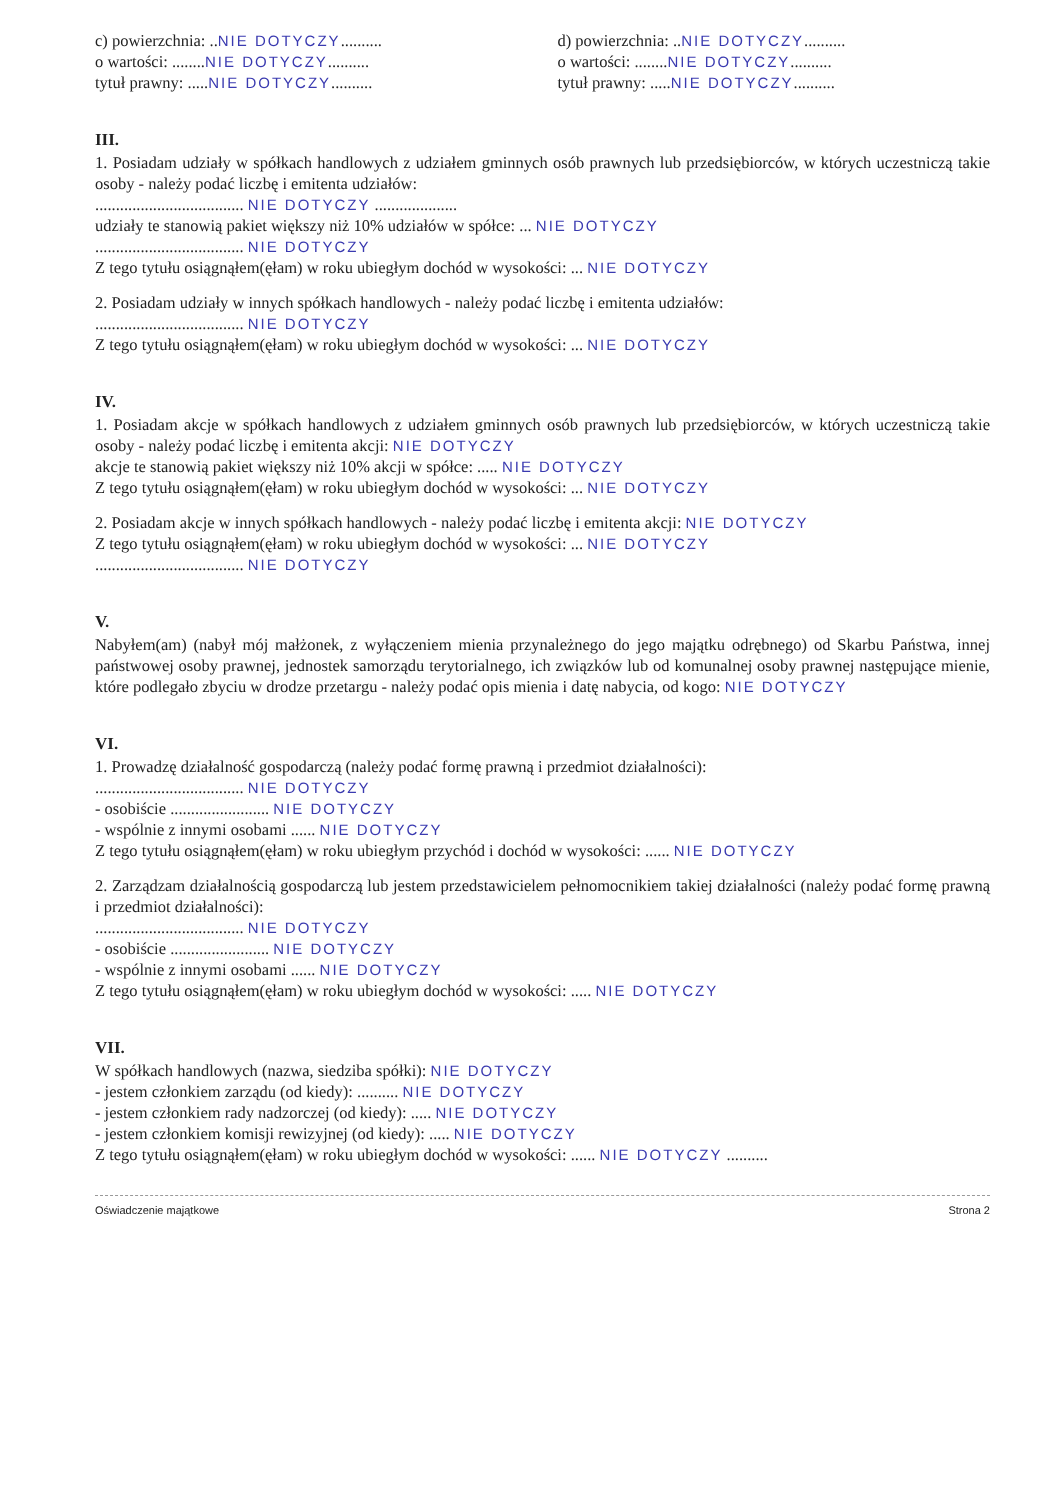c) powierzchnia: ..NIE DOTYCZY..........
o wartości: ........NIE DOTYCZY..........
tytuł prawny: .....NIE DOTYCZY..........
d) powierzchnia: ..NIE DOTYCZY..........
o wartości: ........NIE DOTYCZY..........
tytuł prawny: .....NIE DOTYCZY..........
III.
1. Posiadam udziały w spółkach handlowych z udziałem gminnych osób prawnych lub przedsiębiorców, w których uczestniczą takie osoby - należy podać liczbę i emitenta udziałów:
.................................... NIE DOTYCZY ....................
udziały te stanowią pakiet większy niż 10% udziałów w spółce: ... NIE DOTYCZY
.................................... NIE DOTYCZY
Z tego tytułu osiągnąłem(ęłam) w roku ubiegłym dochód w wysokości: ... NIE DOTYCZY
2. Posiadam udziały w innych spółkach handlowych - należy podać liczbę i emitenta udziałów:
.................................... NIE DOTYCZY
Z tego tytułu osiągnąłem(ęłam) w roku ubiegłym dochód w wysokości: ... NIE DOTYCZY
IV.
1. Posiadam akcje w spółkach handlowych z udziałem gminnych osób prawnych lub przedsiębiorców, w których uczestniczą takie osoby - należy podać liczbę i emitenta akcji: NIE DOTYCZY
akcje te stanowią pakiet większy niż 10% akcji w spółce: ..... NIE DOTYCZY
Z tego tytułu osiągnąłem(ęłam) w roku ubiegłym dochód w wysokości: ... NIE DOTYCZY
2. Posiadam akcje w innych spółkach handlowych - należy podać liczbę i emitenta akcji: NIE DOTYCZY
Z tego tytułu osiągnąłem(ęłam) w roku ubiegłym dochód w wysokości: ... NIE DOTYCZY
.................................... NIE DOTYCZY
V.
Nabyłem(am) (nabył mój małżonek, z wyłączeniem mienia przynależnego do jego majątku odrębnego) od Skarbu Państwa, innej państwowej osoby prawnej, jednostek samorządu terytorialnego, ich związków lub od komunalnej osoby prawnej następujące mienie, które podlegało zbyciu w drodze przetargu - należy podać opis mienia i datę nabycia, od kogo: NIE DOTYCZY
VI.
1. Prowadzę działalność gospodarczą (należy podać formę prawną i przedmiot działalności):
.................................... NIE DOTYCZY
- osobiście ........................ NIE DOTYCZY
- wspólnie z innymi osobami ...... NIE DOTYCZY
Z tego tytułu osiągnąłem(ęłam) w roku ubiegłym przychód i dochód w wysokości: ...... NIE DOTYCZY
2. Zarządzam działalnością gospodarczą lub jestem przedstawicielem pełnomocnikiem takiej działalności (należy podać formę prawną i przedmiot działalności):
.................................... NIE DOTYCZY
- osobiście ........................ NIE DOTYCZY
- wspólnie z innymi osobami ...... NIE DOTYCZY
Z tego tytułu osiągnąłem(ęłam) w roku ubiegłym dochód w wysokości: ..... NIE DOTYCZY
VII.
W spółkach handlowych (nazwa, siedziba spółki): NIE DOTYCZY
- jestem członkiem zarządu (od kiedy): .......... NIE DOTYCZY
- jestem członkiem rady nadzorczej (od kiedy): ..... NIE DOTYCZY
- jestem członkiem komisji rewizyjnej (od kiedy): ..... NIE DOTYCZY
Z tego tytułu osiągnąłem(ęłam) w roku ubiegłym dochód w wysokości: ...... NIE DOTYCZY ..........
Oświadczenie majątkowe Strona 2